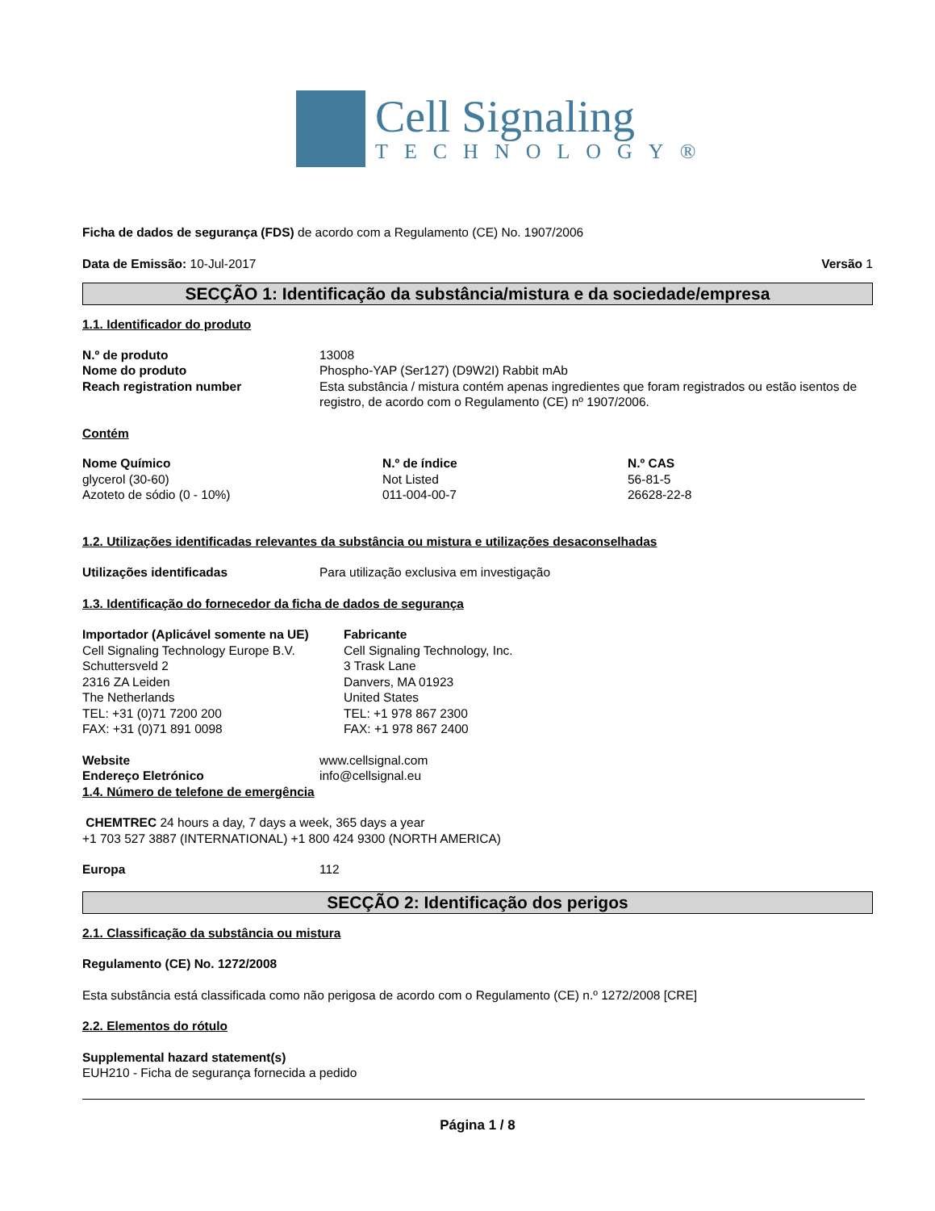Cell Signaling
TECHNOLOGY®
Ficha de dados de segurança (FDS) de acordo com a Regulamento (CE) No. 1907/2006
Data de Emissão: 10-Jul-2017 Versão 1
SECÇÃO 1: Identificação da substância/mistura e da sociedade/empresa
1.1. Identificador do produto
| N.º de produto | 13008 |
| Nome do produto | Phospho-YAP (Ser127) (D9W2I) Rabbit mAb |
| Reach registration number | Esta substância / mistura contém apenas ingredientes que foram registrados ou estão isentos de registro, de acordo com o Regulamento (CE) nº 1907/2006. |
Contém
| Nome Químico | N.º de índice | N.º CAS |
| glycerol (30-60) | Not Listed | 56-81-5 |
| Azoteto de sódio (0 - 10%) | 011-004-00-7 | 26628-22-8 |
1.2. Utilizações identificadas relevantes da substância ou mistura e utilizações desaconselhadas
| Utilizações identificadas | Para utilização exclusiva em investigação |
1.3. Identificação do fornecedor da ficha de dados de segurança
| Importador (Aplicável somente na UE) Cell Signaling Technology Europe B.V. Schuttersveld 2 2316 ZA Leiden The Netherlands TEL: +31 (0)71 7200 200 FAX: +31 (0)71 891 0098 | Fabricante Cell Signaling Technology, Inc. 3 Trask Lane Danvers, MA 01923 United States TEL: +1 978 867 2300 FAX: +1 978 867 2400 |
| Website | www.cellsignal.com |
| Endereço Eletrónico | info@cellsignal.eu |
1.4. Número de telefone de emergência
CHEMTREC 24 hours a day, 7 days a week, 365 days a year
+1 703 527 3887 (INTERNATIONAL) +1 800 424 9300 (NORTH AMERICA)
| Europa | 112 |
SECÇÃO 2: Identificação dos perigos
2.1. Classificação da substância ou mistura
Regulamento (CE) No. 1272/2008
Esta substância está classificada como não perigosa de acordo com o Regulamento (CE) n.º 1272/2008 [CRE]
2.2. Elementos do rótulo
Supplemental hazard statement(s)
EUH210 - Ficha de segurança fornecida a pedido
Página 1 / 8